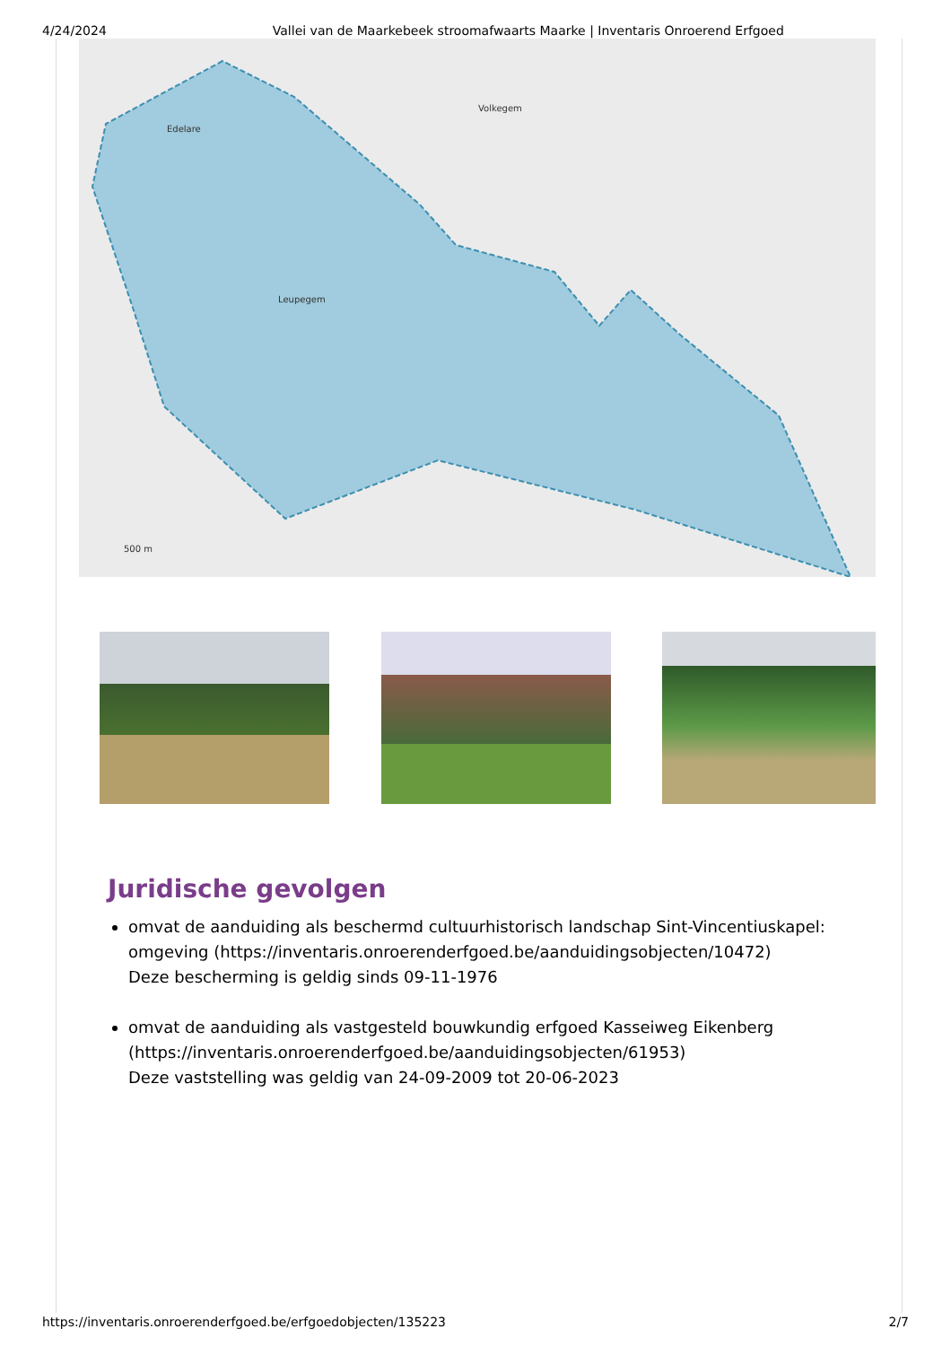4/24/2024 Vallei van de Maarkebeek stroomafwaarts Maarke | Inventaris Onroerend Erfgoed
Edelare
Volkegem
Leupegem
500 m
Juridische gevolgen
omvat de aanduiding als beschermd cultuurhistorisch landschap Sint-Vincentiuskapel: omgeving (https://inventaris.onroerenderfgoed.be/aanduidingsobjecten/10472)
Deze bescherming is geldig sinds 09-11-1976
omvat de aanduiding als vastgesteld bouwkundig erfgoed Kasseiweg Eikenberg (https://inventaris.onroerenderfgoed.be/aanduidingsobjecten/61953)
Deze vaststelling was geldig van 24-09-2009 tot 20-06-2023
https://inventaris.onroerenderfgoed.be/erfgoedobjecten/135223 2/7